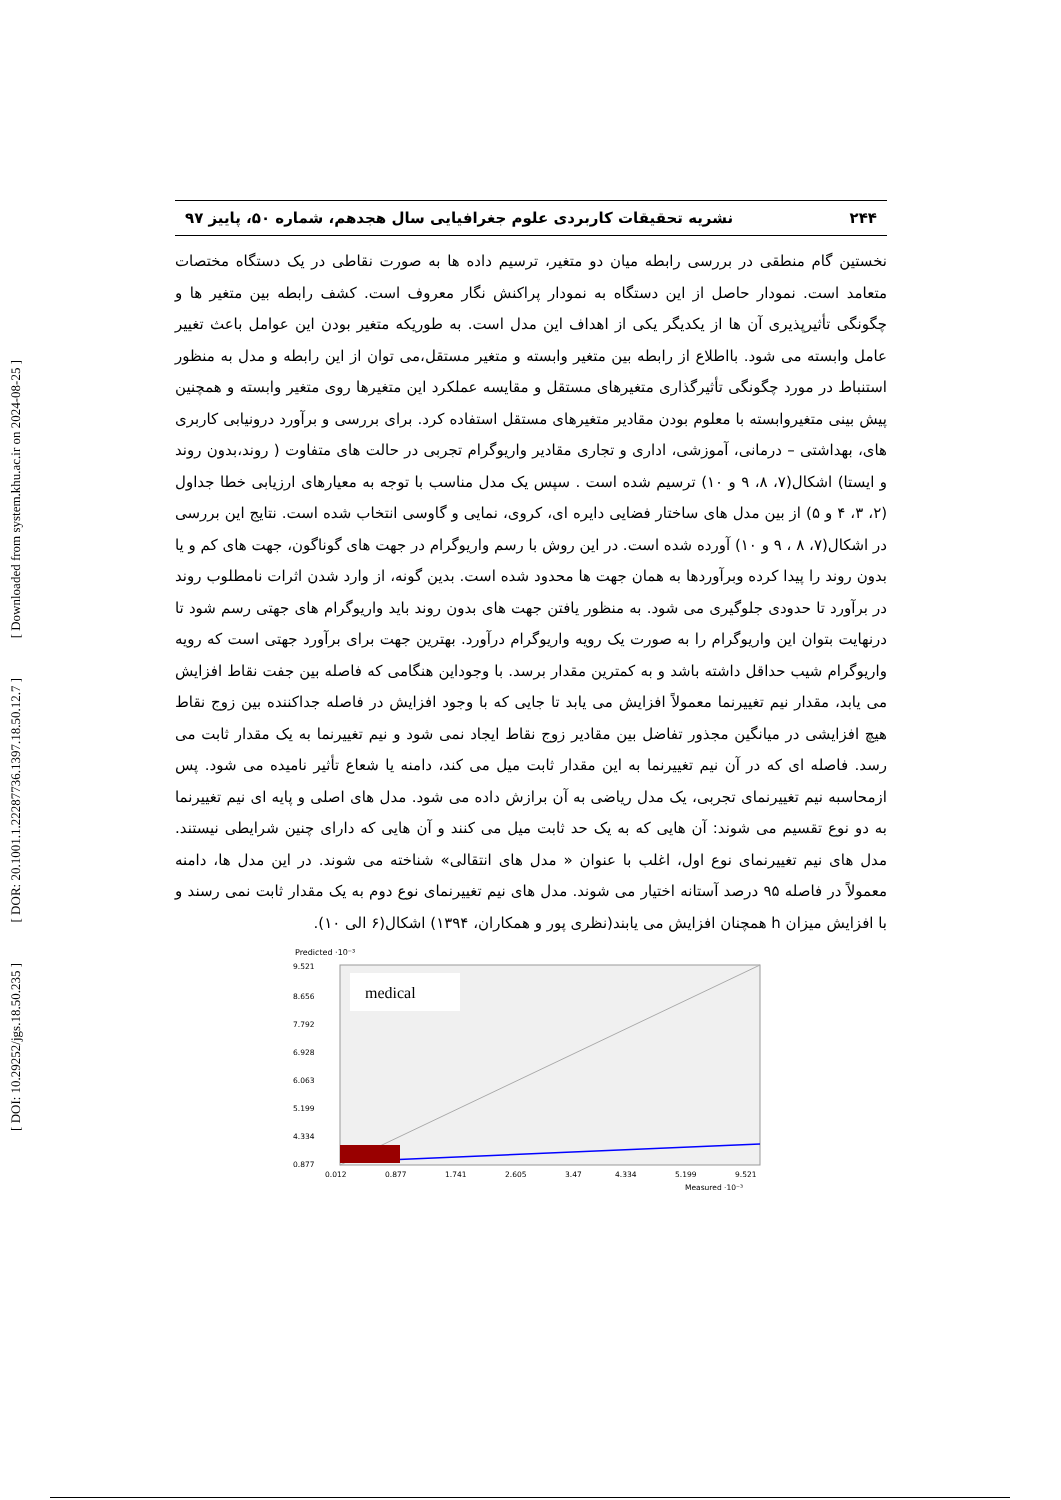[ Downloaded from system.khu.ac.ir on 2024-08-25 ]
[ DOR: 20.1001.1.22287736.1397.18.50.12.7 ]
[ DOI: 10.29252/jgs.18.50.235 ]
۲۴۴ نشریه تحقیقات کاربردی علوم جغرافیایی سال هجدهم، شماره ۵۰، پاییز ۹۷
نخستین گام منطقی در بررسی رابطه میان دو متغیر، ترسیم داده ها به صورت نقاطی در یک دستگاه مختصات متعامد است. نمودار حاصل از این دستگاه به نمودار پراکنش نگار معروف است. کشف رابطه بین متغیر ها و چگونگی تأثیرپذیری آن ها از یکدیگر یکی از اهداف این مدل است. به طوریکه متغیر بودن این عوامل باعث تغییر عامل وابسته می شود. بااطلاع از رابطه بین متغیر وابسته و متغیر مستقل،می توان از این رابطه و مدل به منظور استنباط در مورد چگونگی تأثیرگذاری متغیرهای مستقل و مقایسه عملکرد این متغیرها روی متغیر وابسته و همچنین پیش بینی متغیروابسته با معلوم بودن مقادیر متغیرهای مستقل استفاده کرد. برای بررسی و برآورد درونیابی کاربری های، بهداشتی – درمانی، آموزشی، اداری و تجاری مقادیر واریوگرام تجربی در حالت های متفاوت ( روند،بدون روند و ایستا) اشکال(۷، ۸، ۹ و ۱۰) ترسیم شده است . سپس یک مدل مناسب با توجه به معیارهای ارزیابی خطا جداول (۲، ۳، ۴ و ۵) از بین مدل های ساختار فضایی دایره ای، کروی، نمایی و گاوسی انتخاب شده است. نتایج این بررسی در اشکال(۷، ۸ ، ۹ و ۱۰) آورده شده است. در این روش با رسم واریوگرام در جهت های گوناگون، جهت های کم و یا بدون روند را پیدا کرده وبرآوردها به همان جهت ها محدود شده است. بدین گونه، از وارد شدن اثرات نامطلوب روند در برآورد تا حدودی جلوگیری می شود. به منظور یافتن جهت های بدون روند باید واریوگرام های جهتی رسم شود تا درنهایت بتوان این واریوگرام را به صورت یک رویه واریوگرام درآورد. بهترین جهت برای برآورد جهتی است که رویه واریوگرام شیب حداقل داشته باشد و به کمترین مقدار برسد. با وجوداین هنگامی که فاصله بین جفت نقاط افزایش می یابد، مقدار نیم تغییرنما معمولاً افزایش می یابد تا جایی که با وجود افزایش در فاصله جداکننده بین زوج نقاط هیچ افزایشی در میانگین مجذور تفاضل بین مقادیر زوج نقاط ایجاد نمی شود و نیم تغییرنما به یک مقدار ثابت می رسد. فاصله ای که در آن نیم تغییرنما به این مقدار ثابت میل می کند، دامنه یا شعاع تأثیر نامیده می شود. پس ازمحاسبه نیم تغییرنمای تجربی، یک مدل ریاضی به آن برازش داده می شود. مدل های اصلی و پایه ای نیم تغییرنما به دو نوع تقسیم می شوند: آن هایی که به یک حد ثابت میل می کنند و آن هایی که دارای چنین شرایطی نیستند. مدل های نیم تغییرنمای نوع اول، اغلب با عنوان « مدل های انتقالی» شناخته می شوند. در این مدل ها، دامنه معمولاً در فاصله ۹۵ درصد آستانه اختیار می شوند. مدل های نیم تغییرنمای نوع دوم به یک مقدار ثابت نمی رسند و با افزایش میزان h همچنان افزایش می یابند(نظری پور و همکاران، ۱۳۹۴) اشکال(۶ الی ۱۰).
Predicted ·10⁻³
medical
9.521
8.656
7.792
6.928
6.063
5.199
4.334
0.877
0.012
0.877
1.741
2.605
3.47
4.334
5.199
9.521
Measured ·10⁻³